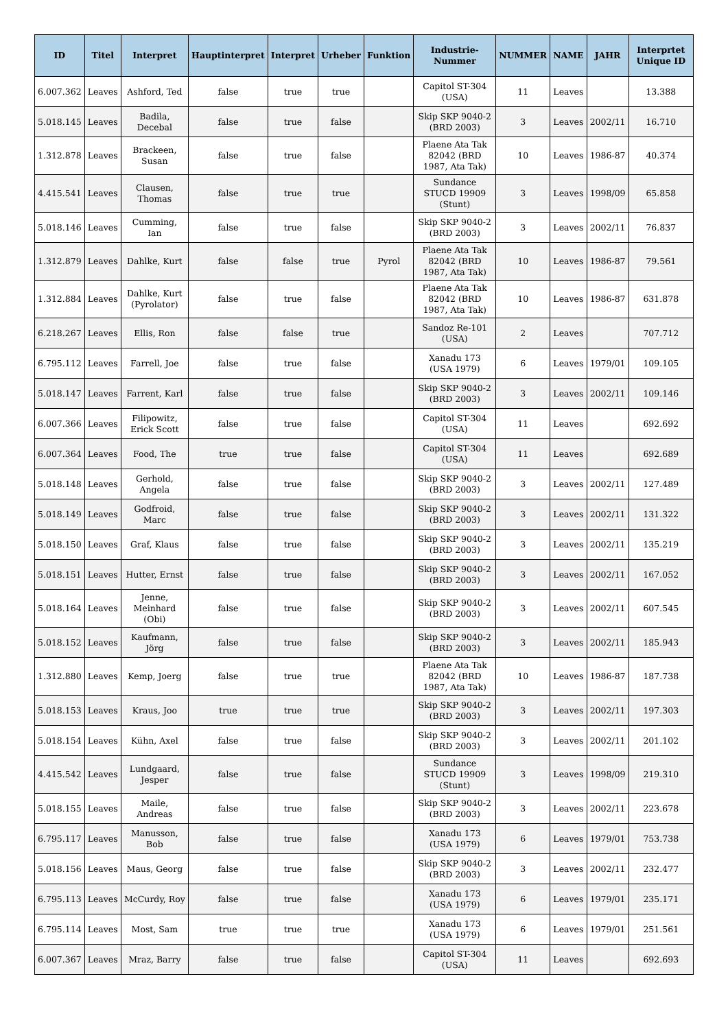| ID | Titel | Interpret | Hauptinterpret | Interpret | Urheber | Funktion | Industrie-Nummer | NUMMER | NAME | JAHR | Interprtet Unique ID |
| --- | --- | --- | --- | --- | --- | --- | --- | --- | --- | --- | --- |
| 6.007.362 | Leaves | Ashford, Ted | false | true | true | | Capitol ST-304 (USA) | 11 | Leaves | | 13.388 |
| 5.018.145 | Leaves | Badila, Decebal | false | true | false | | Skip SKP 9040-2 (BRD 2003) | 3 | Leaves | 2002/11 | 16.710 |
| 1.312.878 | Leaves | Brackeen, Susan | false | true | false | | Plaene Ata Tak 82042 (BRD 1987, Ata Tak) | 10 | Leaves | 1986-87 | 40.374 |
| 4.415.541 | Leaves | Clausen, Thomas | false | true | true | | Sundance STUCD 19909 (Stunt) | 3 | Leaves | 1998/09 | 65.858 |
| 5.018.146 | Leaves | Cumming, Ian | false | true | false | | Skip SKP 9040-2 (BRD 2003) | 3 | Leaves | 2002/11 | 76.837 |
| 1.312.879 | Leaves | Dahlke, Kurt | false | false | true | Pyrol | Plaene Ata Tak 82042 (BRD 1987, Ata Tak) | 10 | Leaves | 1986-87 | 79.561 |
| 1.312.884 | Leaves | Dahlke, Kurt (Pyrolator) | false | true | false | | Plaene Ata Tak 82042 (BRD 1987, Ata Tak) | 10 | Leaves | 1986-87 | 631.878 |
| 6.218.267 | Leaves | Ellis, Ron | false | false | true | | Sandoz Re-101 (USA) | 2 | Leaves | | 707.712 |
| 6.795.112 | Leaves | Farrell, Joe | false | true | false | | Xanadu 173 (USA 1979) | 6 | Leaves | 1979/01 | 109.105 |
| 5.018.147 | Leaves | Farrent, Karl | false | true | false | | Skip SKP 9040-2 (BRD 2003) | 3 | Leaves | 2002/11 | 109.146 |
| 6.007.366 | Leaves | Filipowitz, Erick Scott | false | true | false | | Capitol ST-304 (USA) | 11 | Leaves | | 692.692 |
| 6.007.364 | Leaves | Food, The | true | true | false | | Capitol ST-304 (USA) | 11 | Leaves | | 692.689 |
| 5.018.148 | Leaves | Gerhold, Angela | false | true | false | | Skip SKP 9040-2 (BRD 2003) | 3 | Leaves | 2002/11 | 127.489 |
| 5.018.149 | Leaves | Godfroid, Marc | false | true | false | | Skip SKP 9040-2 (BRD 2003) | 3 | Leaves | 2002/11 | 131.322 |
| 5.018.150 | Leaves | Graf, Klaus | false | true | false | | Skip SKP 9040-2 (BRD 2003) | 3 | Leaves | 2002/11 | 135.219 |
| 5.018.151 | Leaves | Hutter, Ernst | false | true | false | | Skip SKP 9040-2 (BRD 2003) | 3 | Leaves | 2002/11 | 167.052 |
| 5.018.164 | Leaves | Jenne, Meinhard (Obi) | false | true | false | | Skip SKP 9040-2 (BRD 2003) | 3 | Leaves | 2002/11 | 607.545 |
| 5.018.152 | Leaves | Kaufmann, Jörg | false | true | false | | Skip SKP 9040-2 (BRD 2003) | 3 | Leaves | 2002/11 | 185.943 |
| 1.312.880 | Leaves | Kemp, Joerg | false | true | true | | Plaene Ata Tak 82042 (BRD 1987, Ata Tak) | 10 | Leaves | 1986-87 | 187.738 |
| 5.018.153 | Leaves | Kraus, Joo | true | true | true | | Skip SKP 9040-2 (BRD 2003) | 3 | Leaves | 2002/11 | 197.303 |
| 5.018.154 | Leaves | Kühn, Axel | false | true | false | | Skip SKP 9040-2 (BRD 2003) | 3 | Leaves | 2002/11 | 201.102 |
| 4.415.542 | Leaves | Lundgaard, Jesper | false | true | false | | Sundance STUCD 19909 (Stunt) | 3 | Leaves | 1998/09 | 219.310 |
| 5.018.155 | Leaves | Maile, Andreas | false | true | false | | Skip SKP 9040-2 (BRD 2003) | 3 | Leaves | 2002/11 | 223.678 |
| 6.795.117 | Leaves | Manusson, Bob | false | true | false | | Xanadu 173 (USA 1979) | 6 | Leaves | 1979/01 | 753.738 |
| 5.018.156 | Leaves | Maus, Georg | false | true | false | | Skip SKP 9040-2 (BRD 2003) | 3 | Leaves | 2002/11 | 232.477 |
| 6.795.113 | Leaves | McCurdy, Roy | false | true | false | | Xanadu 173 (USA 1979) | 6 | Leaves | 1979/01 | 235.171 |
| 6.795.114 | Leaves | Most, Sam | true | true | true | | Xanadu 173 (USA 1979) | 6 | Leaves | 1979/01 | 251.561 |
| 6.007.367 | Leaves | Mraz, Barry | false | true | false | | Capitol ST-304 (USA) | 11 | Leaves | | 692.693 |